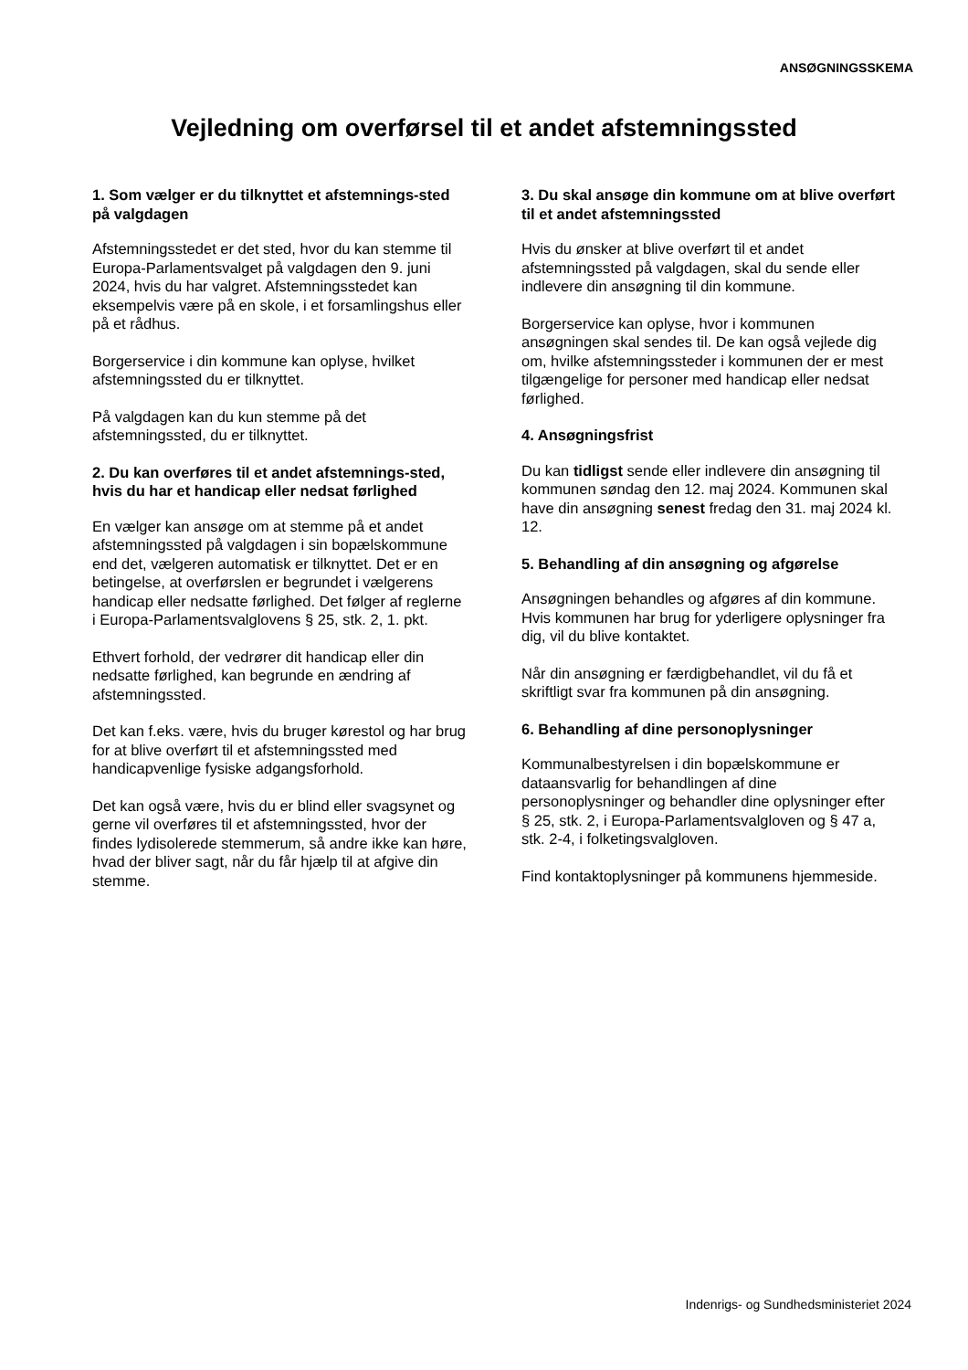ANSØGNINGSSKEMA
Vejledning om overførsel til et andet afstemningssted
1. Som vælger er du tilknyttet et afstemnings-sted på valgdagen
Afstemningsstedet er det sted, hvor du kan stemme til Europa-Parlamentsvalget på valgdagen den 9. juni 2024, hvis du har valgret. Afstemningsstedet kan eksempelvis være på en skole, i et forsamlingshus eller på et rådhus.
Borgerservice i din kommune kan oplyse, hvilket afstemningssted du er tilknyttet.
På valgdagen kan du kun stemme på det afstemningssted, du er tilknyttet.
2. Du kan overføres til et andet afstemnings-sted, hvis du har et handicap eller nedsat førlighed
En vælger kan ansøge om at stemme på et andet afstemningssted på valgdagen i sin bopælskommune end det, vælgeren automatisk er tilknyttet. Det er en betingelse, at overførslen er begrundet i vælgerens handicap eller nedsatte førlighed. Det følger af reglerne i Europa-Parlamentsvalglovens § 25, stk. 2, 1. pkt.
Ethvert forhold, der vedrører dit handicap eller din nedsatte førlighed, kan begrunde en ændring af afstemningssted.
Det kan f.eks. være, hvis du bruger kørestol og har brug for at blive overført til et afstemningssted med handicapvenlige fysiske adgangsforhold.
Det kan også være, hvis du er blind eller svagsynet og gerne vil overføres til et afstemningssted, hvor der findes lydisolerede stemmerum, så andre ikke kan høre, hvad der bliver sagt, når du får hjælp til at afgive din stemme.
3. Du skal ansøge din kommune om at blive overført til et andet afstemningssted
Hvis du ønsker at blive overført til et andet afstemningssted på valgdagen, skal du sende eller indlevere din ansøgning til din kommune.
Borgerservice kan oplyse, hvor i kommunen ansøgningen skal sendes til. De kan også vejlede dig om, hvilke afstemningssteder i kommunen der er mest tilgængelige for personer med handicap eller nedsat førlighed.
4. Ansøgningsfrist
Du kan tidligst sende eller indlevere din ansøgning til kommunen søndag den 12. maj 2024. Kommunen skal have din ansøgning senest fredag den 31. maj 2024 kl. 12.
5. Behandling af din ansøgning og afgørelse
Ansøgningen behandles og afgøres af din kommune. Hvis kommunen har brug for yderligere oplysninger fra dig, vil du blive kontaktet.
Når din ansøgning er færdigbehandlet, vil du få et skriftligt svar fra kommunen på din ansøgning.
6. Behandling af dine personoplysninger
Kommunalbestyrelsen i din bopælskommune er dataansvarlig for behandlingen af dine personoplysninger og behandler dine oplysninger efter § 25, stk. 2, i Europa-Parlamentsvalgloven og § 47 a, stk. 2-4, i folketingsvalgloven.
Find kontaktoplysninger på kommunens hjemmeside.
Indenrigs- og Sundhedsministeriet 2024